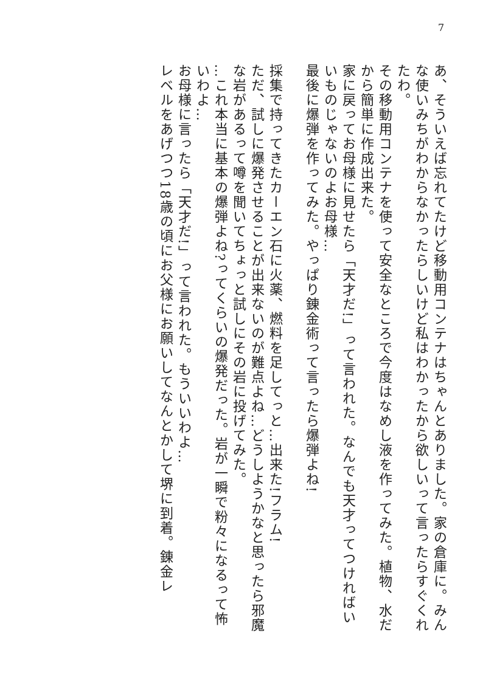7
あ、そういえば忘れてたけど移動用コンテナはちゃんとありました。家の倉庫に。みんな使いみちがわからなかったらしいけど私はわかったから欲しいって言ったらすぐくれたわ。
その移動用コンテナを使って安全なところで今度はなめし液を作ってみた。植物、水だから簡単に作成出来た。
家に戻ってお母様に見せたら「天才だ!」って言われた。なんでも天才ってつければいいものじゃないのよお母様…
最後に爆弾を作ってみた。やっぱり錬金術って言ったら爆弾よね!
採集で持ってきたカーエン石に火薬、燃料を足してっと…出来た!フラム!
ただ、試しに爆発させることが出来ないのが難点よね…どうしようかなと思ったら邪魔な岩があるって噂を聞いてちょっと試しにその岩に投げてみた。
…これ本当に基本の爆弾よね?ってくらいの爆発だった。岩が一瞬で粉々になるって怖いわよ…
お母様に言ったら「天才だ!」って言われた。もういいわよ…
レベルをあげつつ18歳の頃にお父様にお願いしてなんとかして堺に到着。錬金レ